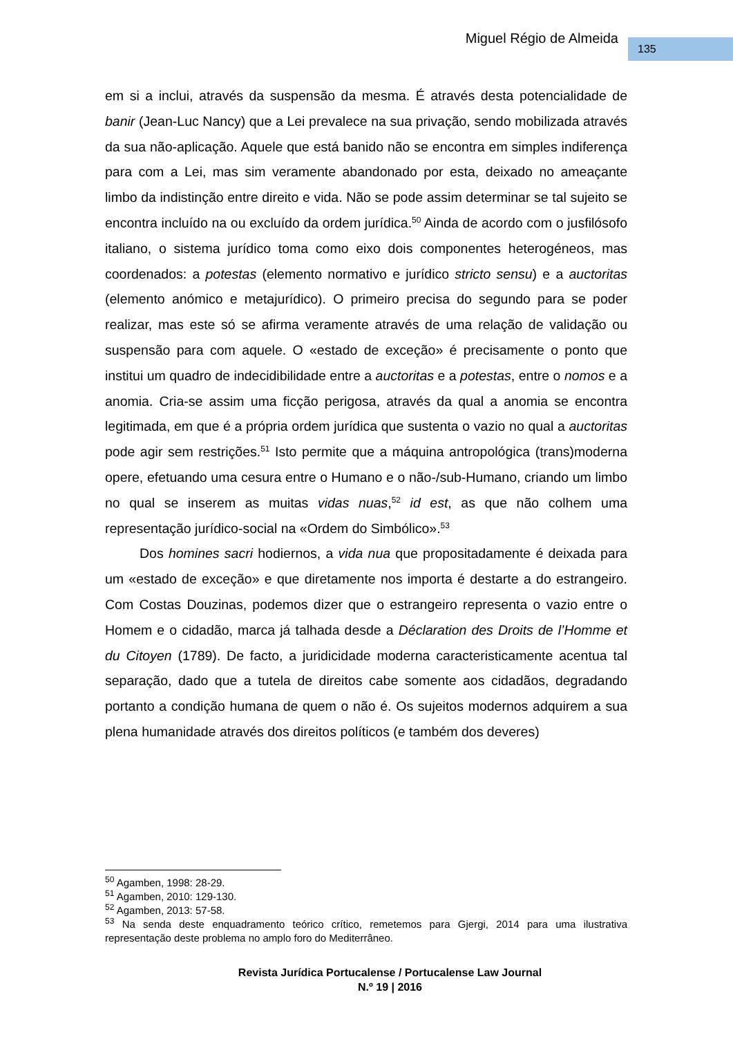Miguel Régio de Almeida 135
em si a inclui, através da suspensão da mesma. É através desta potencialidade de banir (Jean-Luc Nancy) que a Lei prevalece na sua privação, sendo mobilizada através da sua não-aplicação. Aquele que está banido não se encontra em simples indiferença para com a Lei, mas sim veramente abandonado por esta, deixado no ameaçante limbo da indistinção entre direito e vida. Não se pode assim determinar se tal sujeito se encontra incluído na ou excluído da ordem jurídica.<sup>50</sup> Ainda de acordo com o jusfilósofo italiano, o sistema jurídico toma como eixo dois componentes heterogéneos, mas coordenados: a potestas (elemento normativo e jurídico stricto sensu) e a auctoritas (elemento anómico e metajurídico). O primeiro precisa do segundo para se poder realizar, mas este só se afirma veramente através de uma relação de validação ou suspensão para com aquele. O «estado de exceção» é precisamente o ponto que institui um quadro de indecidibilidade entre a auctoritas e a potestas, entre o nomos e a anomia. Cria-se assim uma ficção perigosa, através da qual a anomia se encontra legitimada, em que é a própria ordem jurídica que sustenta o vazio no qual a auctoritas pode agir sem restrições.<sup>51</sup> Isto permite que a máquina antropológica (trans)moderna opere, efetuando uma cesura entre o Humano e o não-/sub-Humano, criando um limbo no qual se inserem as muitas vidas nuas,<sup>52</sup> id est, as que não colhem uma representação jurídico-social na «Ordem do Simbólico».<sup>53</sup>
Dos homines sacri hodiernos, a vida nua que propositadamente é deixada para um «estado de exceção» e que diretamente nos importa é destarte a do estrangeiro. Com Costas Douzinas, podemos dizer que o estrangeiro representa o vazio entre o Homem e o cidadão, marca já talhada desde a Déclaration des Droits de l’Homme et du Citoyen (1789). De facto, a juridicidade moderna caracteristicamente acentua tal separação, dado que a tutela de direitos cabe somente aos cidadãos, degradando portanto a condição humana de quem o não é. Os sujeitos modernos adquirem a sua plena humanidade através dos direitos políticos (e também dos deveres)
<sup>50</sup> Agamben, 1998: 28-29.
<sup>51</sup> Agamben, 2010: 129-130.
<sup>52</sup> Agamben, 2013: 57-58.
<sup>53</sup> Na senda deste enquadramento teórico crítico, remetemos para Gjergi, 2014 para uma ilustrativa representação deste problema no amplo foro do Mediterrâneo.
Revista Jurídica Portucalense / Portucalense Law Journal
N.º 19 | 2016